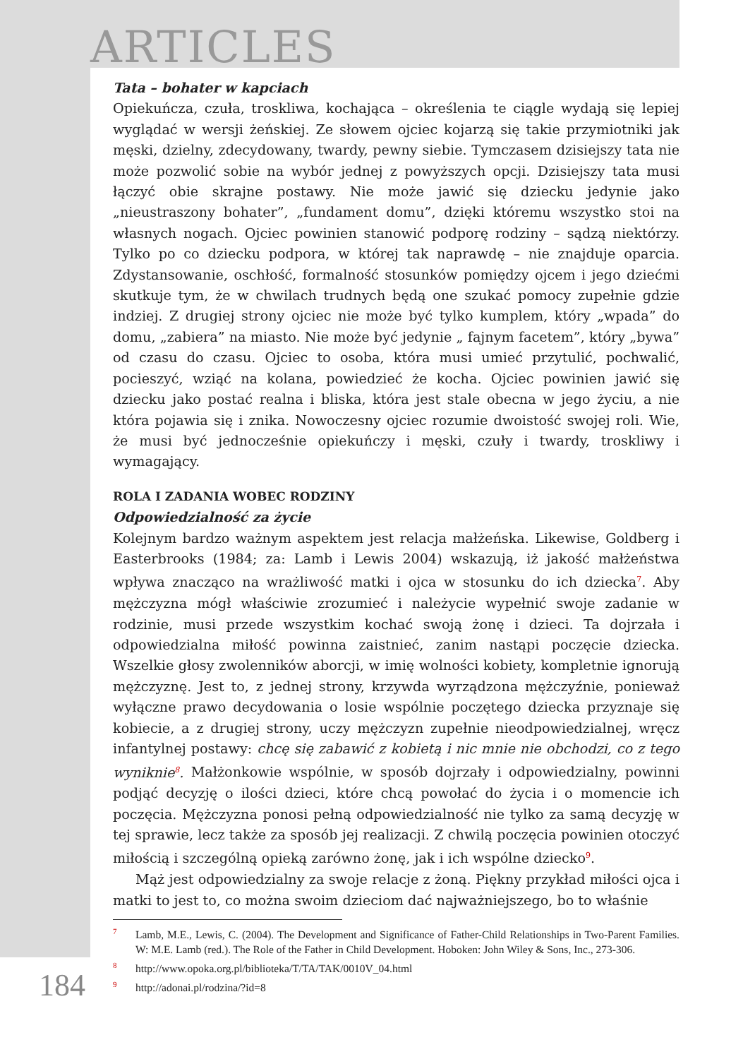ARTICLES
Tata – bohater w kapciach
Opiekuńcza, czuła, troskliwa, kochająca – określenia te ciągle wydają się lepiej wyglądać w wersji żeńskiej. Ze słowem ojciec kojarzą się takie przymiotniki jak męski, dzielny, zdecydowany, twardy, pewny siebie. Tymczasem dzisiejszy tata nie może pozwolić sobie na wybór jednej z powyższych opcji. Dzisiejszy tata musi łączyć obie skrajne postawy. Nie może jawić się dziecku jedynie jako „nieustraszony bohater”, „fundament domu”, dzięki któremu wszystko stoi na własnych nogach. Ojciec powinien stanowić podporę rodziny – sądzą niektórzy. Tylko po co dziecku podpora, w której tak naprawdę – nie znajduje oparcia. Zdystansowanie, oschłość, formalność stosunków pomiędzy ojcem i jego dziećmi skutkuje tym, że w chwilach trudnych będą one szukać pomocy zupełnie gdzie indziej. Z drugiej strony ojciec nie może być tylko kumplem, który „wpada” do domu, „zabiera” na miasto. Nie może być jedynie „ fajnym facetem”, który „bywa” od czasu do czasu. Ojciec to osoba, która musi umieć przytulić, pochwalić, pocieszyć, wziąć na kolana, powiedzieć że kocha. Ojciec powinien jawić się dziecku jako postać realna i bliska, która jest stale obecna w jego życiu, a nie która pojawia się i znika. Nowoczesny ojciec rozumie dwoistość swojej roli. Wie, że musi być jednocześnie opiekuńczy i męski, czuły i twardy, troskliwy i wymagający.
ROLA I ZADANIA WOBEC RODZINY
Odpowiedzialność za życie
Kolejnym bardzo ważnym aspektem jest relacja małżeńska. Likewise, Goldberg i Easterbrooks (1984; za: Lamb i Lewis 2004) wskazują, iż jakość małżeństwa wpływa znacząco na wrażliwość matki i ojca w stosunku do ich dziecka<sup>7</sup>. Aby mężczyzna mógł właściwie zrozumieć i należycie wypełnić swoje zadanie w rodzinie, musi przede wszystkim kochać swoją żonę i dzieci. Ta dojrzała i odpowiedzialna miłość powinna zaistnieć, zanim nastąpi poczęcie dziecka. Wszelkie głosy zwolenników aborcji, w imię wolności kobiety, kompletnie ignorują mężczyznę. Jest to, z jednej strony, krzywda wyrządzona mężczyźnie, ponieważ wyłączne prawo decydowania o losie wspólnie poczętego dziecka przyznaje się kobiecie, a z drugiej strony, uczy mężczyzn zupełnie nieodpowiedzialnej, wręcz infantylnej postawy: chcę się zabawić z kobietą i nic mnie nie obchodzi, co z tego wyniknie<sup>8</sup>. Małżonkowie wspólnie, w sposób dojrzały i odpowiedzialny, powinni podjąć decyzję o ilości dzieci, które chcą powołać do życia i o momencie ich poczęcia. Mężczyzna ponosi pełną odpowiedzialność nie tylko za samą decyzję w tej sprawie, lecz także za sposób jej realizacji. Z chwilą poczęcia powinien otoczyć miłością i szczególną opieką zarówno żonę, jak i ich wspólne dziecko<sup>9</sup>.
Mąż jest odpowiedzialny za swoje relacje z żoną. Piękny przykład miłości ojca i matki to jest to, co można swoim dzieciom dać najważniejszego, bo to właśnie
7 Lamb, M.E., Lewis, C. (2004). The Development and Significance of Father-Child Relationships in Two-Parent Families. W: M.E. Lamb (red.). The Role of the Father in Child Development. Hoboken: John Wiley & Sons, Inc., 273-306.
8 http://www.opoka.org.pl/biblioteka/T/TA/TAK/0010V_04.html
9 http://adonai.pl/rodzina/?id=8
184